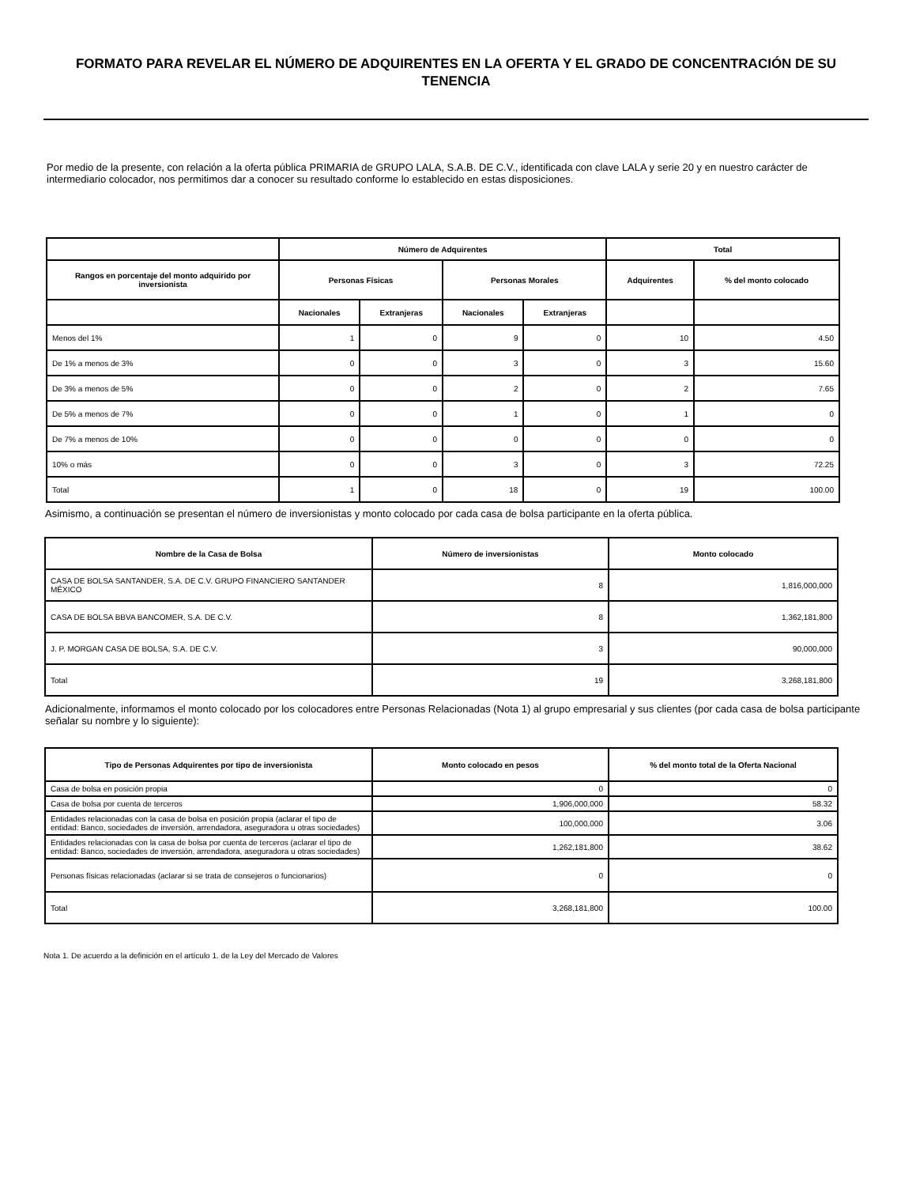FORMATO PARA REVELAR EL NÚMERO DE ADQUIRENTES EN LA OFERTA Y EL GRADO DE CONCENTRACIÓN DE SU TENENCIA
Por medio de la presente, con relación a la oferta pública PRIMARIA de GRUPO LALA, S.A.B. DE C.V., identificada con clave LALA y serie 20 y en nuestro carácter de intermediario colocador, nos permitimos dar a conocer su resultado conforme lo establecido en estas disposiciones.
| | Número de Adquirentes | | | | Total | |
| --- | --- | --- | --- | --- | --- | --- |
| Rangos en porcentaje del monto adquirido por inversionista | Personas Físicas | | Personas Morales | | Adquirentes | % del monto colocado |
| | Nacionales | Extranjeras | Nacionales | Extranjeras | | |
| Menos del 1% | 1 | 0 | 9 | 0 | 10 | 4.50 |
| De 1% a menos de 3% | 0 | 0 | 3 | 0 | 3 | 15.60 |
| De 3% a menos de 5% | 0 | 0 | 2 | 0 | 2 | 7.65 |
| De 5% a menos de 7% | 0 | 0 | 1 | 0 | 1 | 0 |
| De 7% a menos de 10% | 0 | 0 | 0 | 0 | 0 | 0 |
| 10% o más | 0 | 0 | 3 | 0 | 3 | 72.25 |
| Total | 1 | 0 | 18 | 0 | 19 | 100.00 |
Asimismo, a continuación se presentan el número de inversionistas y monto colocado por cada casa de bolsa participante en la oferta pública.
| Nombre de la Casa de Bolsa | Número de inversionistas | Monto colocado |
| --- | --- | --- |
| CASA DE BOLSA SANTANDER, S.A. DE C.V. GRUPO FINANCIERO SANTANDER MÉXICO | 8 | 1,816,000,000 |
| CASA DE BOLSA BBVA BANCOMER, S.A. DE C.V. | 8 | 1,362,181,800 |
| J. P. MORGAN CASA DE BOLSA, S.A. DE C.V. | 3 | 90,000,000 |
| Total | 19 | 3,268,181,800 |
Adicionalmente, informamos el monto colocado por los colocadores entre Personas Relacionadas (Nota 1) al grupo empresarial y sus clientes (por cada casa de bolsa participante señalar su nombre y lo siguiente):
| Tipo de Personas Adquirentes por tipo de inversionista | Monto colocado en pesos | % del monto total de la Oferta Nacional |
| --- | --- | --- |
| Casa de bolsa en posición propia | 0 | 0 |
| Casa de bolsa por cuenta de terceros | 1,906,000,000 | 58.32 |
| Entidades relacionadas con la casa de bolsa en posición propia (aclarar el tipo de entidad: Banco, sociedades de inversión, arrendadora, aseguradora u otras sociedades) | 100,000,000 | 3.06 |
| Entidades relacionadas con la casa de bolsa por cuenta de terceros (aclarar el tipo de entidad: Banco, sociedades de inversión, arrendadora, aseguradora u otras sociedades) | 1,262,181,800 | 38.62 |
| Personas físicas relacionadas (aclarar si se trata de consejeros o funcionarios) | 0 | 0 |
| Total | 3,268,181,800 | 100.00 |
Nota 1. De acuerdo a la definición en el artículo 1. de la Ley del Mercado de Valores